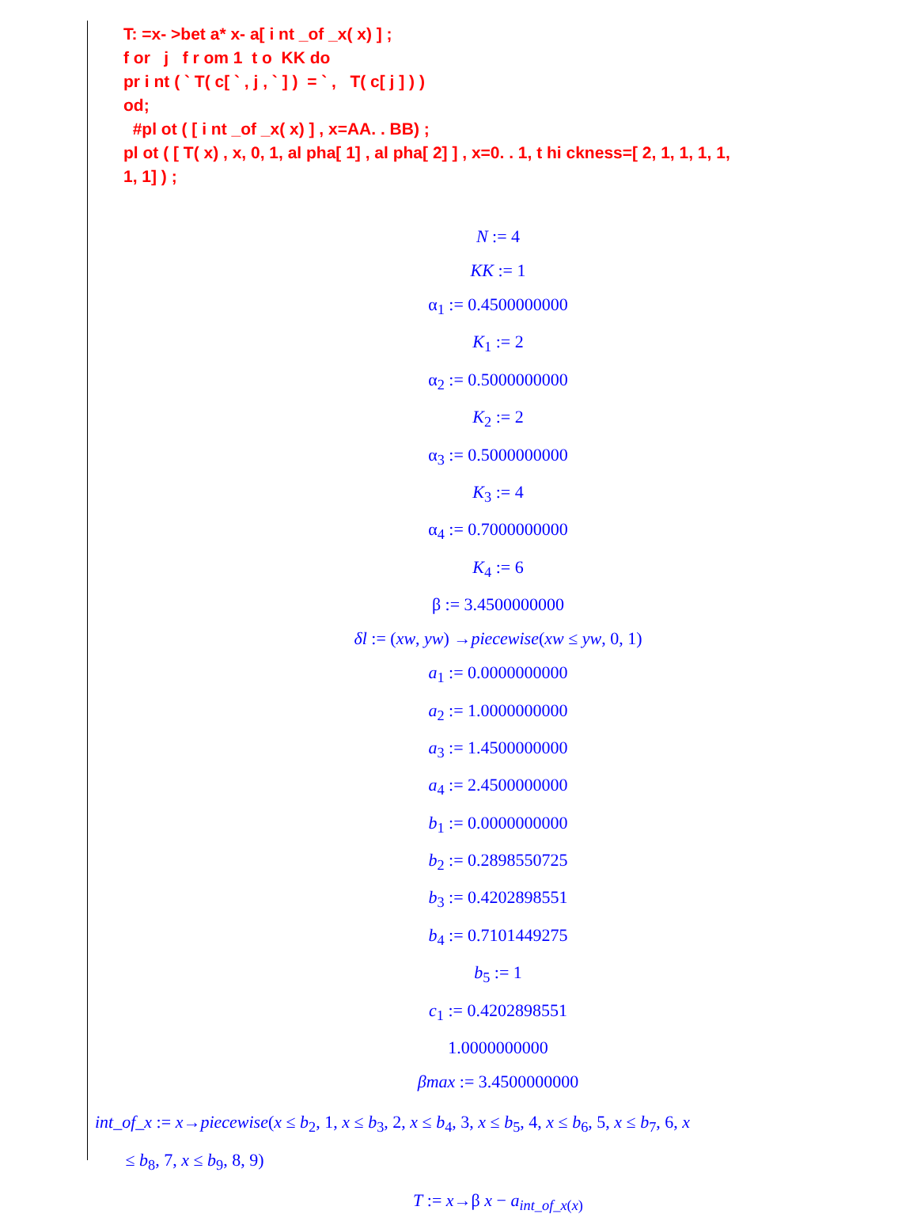T: =x- >bet a* x- a[ i nt _of _x( x) ] ;
f or j f r om 1 t o KK do
pr i nt ( ` T( c[ ` , j , ` ] ) = ` , T( c[ j ] ) )
od;
#pl ot ( [ i nt _of _x( x) ] , x=AA. . BB) ;
pl ot ( [ T( x) , x, 0, 1, al pha[ 1] , al pha[ 2] ] , x=0. . 1, t hi ckness=[ 2, 1, 1, 1, 1,
1, 1] ) ;
N := 4
KK := 1
α<sub>1</sub> := 0.4500000000
K<sub>1</sub> := 2
α<sub>2</sub> := 0.5000000000
K<sub>2</sub> := 2
α<sub>3</sub> := 0.5000000000
K<sub>3</sub> := 4
α<sub>4</sub> := 0.7000000000
K<sub>4</sub> := 6
β := 3.4500000000
δl := (xw, yw) →piecewise(xw ≤ yw, 0, 1)
a<sub>1</sub> := 0.0000000000
a<sub>2</sub> := 1.0000000000
a<sub>3</sub> := 1.4500000000
a<sub>4</sub> := 2.4500000000
b<sub>1</sub> := 0.0000000000
b<sub>2</sub> := 0.2898550725
b<sub>3</sub> := 0.4202898551
b<sub>4</sub> := 0.7101449275
b<sub>5</sub> := 1
c<sub>1</sub> := 0.4202898551
1.0000000000
βmax := 3.4500000000
int_of_x := x→piecewise(x ≤ b<sub>2</sub>, 1, x ≤ b<sub>3</sub>, 2, x ≤ b<sub>4</sub>, 3, x ≤ b<sub>5</sub>, 4, x ≤ b<sub>6</sub>, 5, x ≤ b<sub>7</sub>, 6, x
≤ b<sub>8</sub>, 7, x ≤ b<sub>9</sub>, 8, 9)
T := x→β x − a<sub>int_of_x(x)</sub>